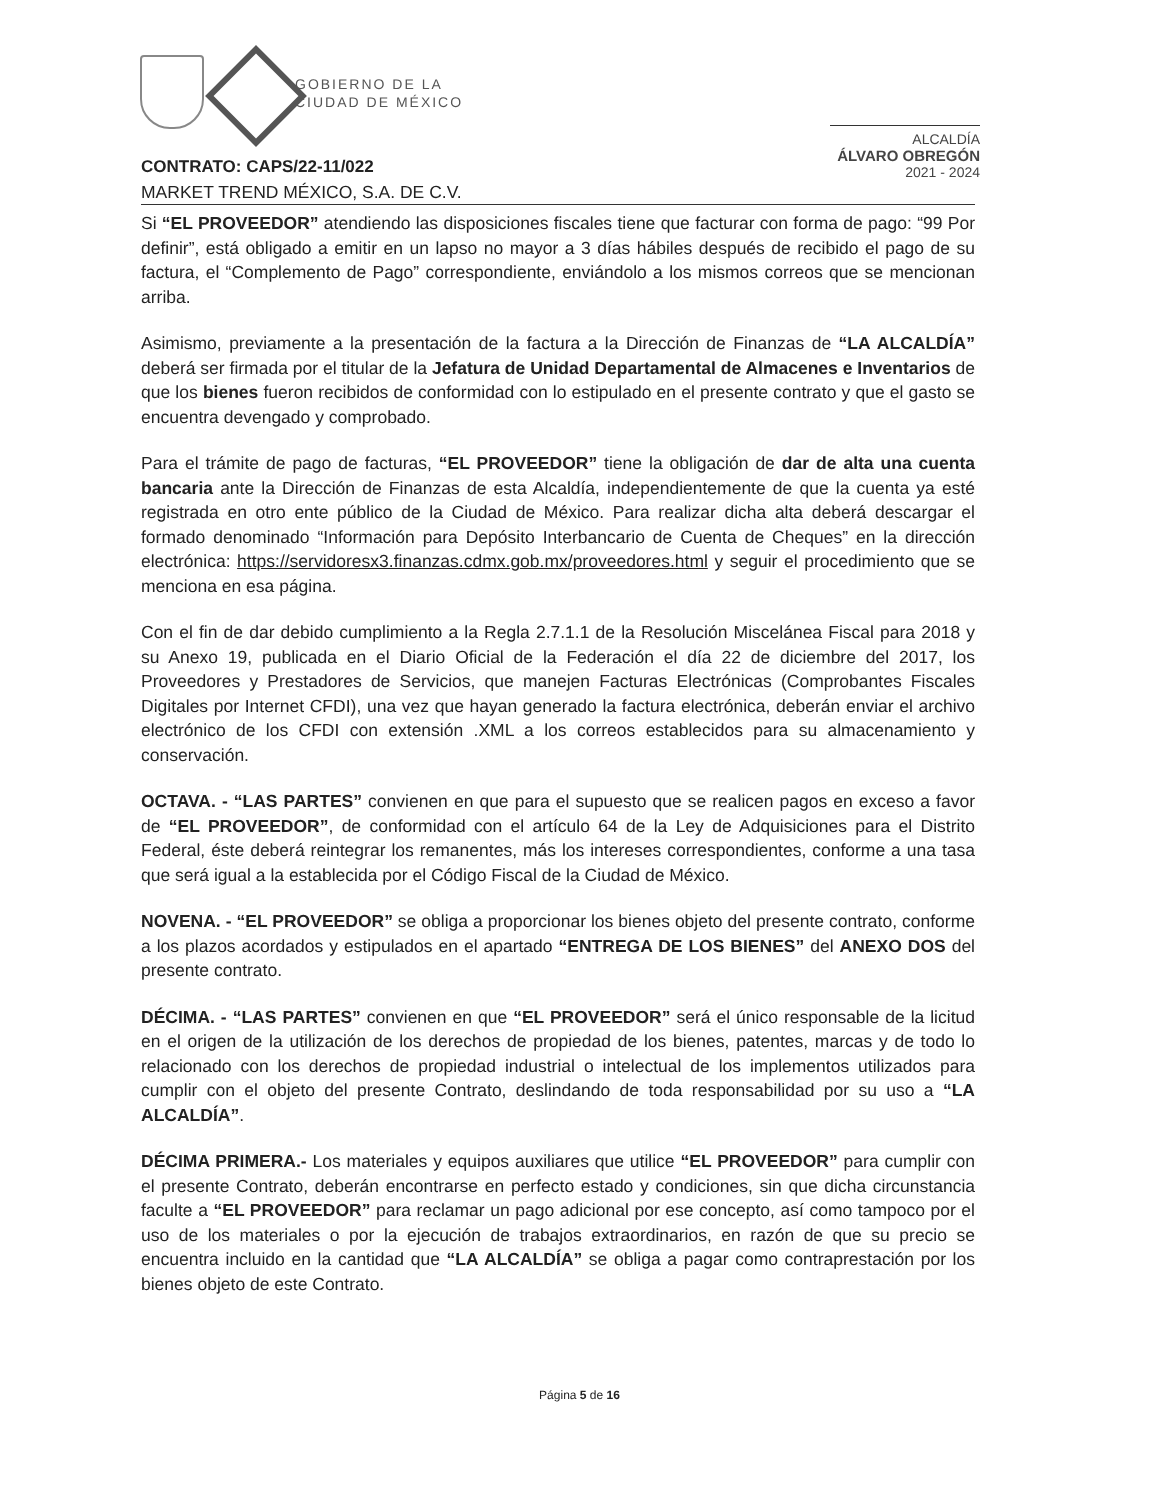GOBIERNO DE LA
CIUDAD DE MÉXICO
ALCALDÍA
ÁLVARO OBREGÓN
2021 - 2024
CONTRATO: CAPS/22-11/022
MARKET TREND MÉXICO, S.A. DE C.V.
Si “EL PROVEEDOR” atendiendo las disposiciones fiscales tiene que facturar con forma de pago: “99 Por definir”, está obligado a emitir en un lapso no mayor a 3 días hábiles después de recibido el pago de su factura, el “Complemento de Pago” correspondiente, enviándolo a los mismos correos que se mencionan arriba.
Asimismo, previamente a la presentación de la factura a la Dirección de Finanzas de “LA ALCALDÍA” deberá ser firmada por el titular de la Jefatura de Unidad Departamental de Almacenes e Inventarios de que los bienes fueron recibidos de conformidad con lo estipulado en el presente contrato y que el gasto se encuentra devengado y comprobado.
Para el trámite de pago de facturas, “EL PROVEEDOR” tiene la obligación de dar de alta una cuenta bancaria ante la Dirección de Finanzas de esta Alcaldía, independientemente de que la cuenta ya esté registrada en otro ente público de la Ciudad de México. Para realizar dicha alta deberá descargar el formado denominado “Información para Depósito Interbancario de Cuenta de Cheques” en la dirección electrónica: https://servidoresx3.finanzas.cdmx.gob.mx/proveedores.html y seguir el procedimiento que se menciona en esa página.
Con el fin de dar debido cumplimiento a la Regla 2.7.1.1 de la Resolución Miscelánea Fiscal para 2018 y su Anexo 19, publicada en el Diario Oficial de la Federación el día 22 de diciembre del 2017, los Proveedores y Prestadores de Servicios, que manejen Facturas Electrónicas (Comprobantes Fiscales Digitales por Internet CFDI), una vez que hayan generado la factura electrónica, deberán enviar el archivo electrónico de los CFDI con extensión .XML a los correos establecidos para su almacenamiento y conservación.
OCTAVA. - “LAS PARTES” convienen en que para el supuesto que se realicen pagos en exceso a favor de “EL PROVEEDOR”, de conformidad con el artículo 64 de la Ley de Adquisiciones para el Distrito Federal, éste deberá reintegrar los remanentes, más los intereses correspondientes, conforme a una tasa que será igual a la establecida por el Código Fiscal de la Ciudad de México.
NOVENA. - “EL PROVEEDOR” se obliga a proporcionar los bienes objeto del presente contrato, conforme a los plazos acordados y estipulados en el apartado “ENTREGA DE LOS BIENES” del ANEXO DOS del presente contrato.
DÉCIMA. - “LAS PARTES” convienen en que “EL PROVEEDOR” será el único responsable de la licitud en el origen de la utilización de los derechos de propiedad de los bienes, patentes, marcas y de todo lo relacionado con los derechos de propiedad industrial o intelectual de los implementos utilizados para cumplir con el objeto del presente Contrato, deslindando de toda responsabilidad por su uso a “LA ALCALDÍA”.
DÉCIMA PRIMERA.- Los materiales y equipos auxiliares que utilice “EL PROVEEDOR” para cumplir con el presente Contrato, deberán encontrarse en perfecto estado y condiciones, sin que dicha circunstancia faculte a “EL PROVEEDOR” para reclamar un pago adicional por ese concepto, así como tampoco por el uso de los materiales o por la ejecución de trabajos extraordinarios, en razón de que su precio se encuentra incluido en la cantidad que “LA ALCALDÍA” se obliga a pagar como contraprestación por los bienes objeto de este Contrato.
Página 5 de 16